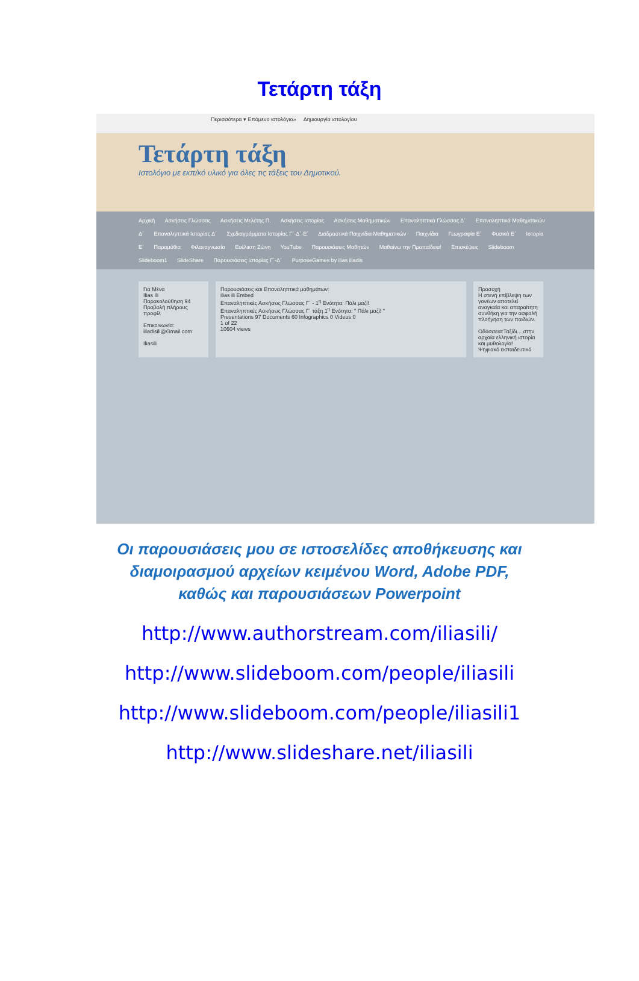Τετάρτη τάξη
Περισσότερα ▾ Επόμενο ιστολόγιο» Δημιουργία ιστολογίου
Τετάρτη τάξη
Ιστολόγιο με εκπ/κό υλικό για όλες τις τάξεις του Δημοτικού.
Αρχική Ασκήσεις Γλώσσας Ασκήσεις Μελέτης Π. Ασκήσεις Ιστορίας Ασκήσεις Μαθηματικών Επαναληπτικά Γλώσσας Δ΄ Επαναληπτικά Μαθηματικών Δ΄ Επαναληπτικά Ιστορίας Δ΄ Σχεδιαγράμματα Ιστορίας Γ΄-Δ΄-Ε΄ Διαδραστικά Παιχνίδια Μαθηματικών Παιχνίδια Γεωγραφία Ε΄ Φυσικά Ε΄ Ιστορία Ε΄ Παραμύθια Φιλαναγνωσία Ευέλικτη Ζώνη YouTube Παρουσιάσεις Μαθητών Μαθαίνω την Προπαίδεια! Επισκέψεις Slideboom Slideboom1 SlideShare Παρουσιάσεις Ιστορίας Γ΄-Δ΄ PurposeGames by ilias iliadis
Για Μένα
Ilias Ili
Παρακολούθηση 94
Προβολή πλήρους προφίλ
Επικοινωνία:
iliadisili@Gmail.com
Iliasili
Παρουσιάσεις και Επαναληπτικά μαθημάτων:
ilias ili Embed
Επαναληπτικές Ασκήσεις Γλώσσας Γ΄ - 1<sup>η</sup> Ενότητα: Πάλι μαζί!
Επαναληπτικές Ασκήσεις Γλώσσας Γ΄ τάξη 1<sup>η</sup> Ενότητα: " Πάλι μαζί! "
Presentations 97 Documents 60 Infographics 0 Videos 0
1 of 22
10604 views
Προσοχή
Η στενή επίβλεψη των γονέων αποτελεί αναγκαία και απαραίτητη συνθήκη για την ασφαλή πλοήγηση των παιδιών.
Οδύσσεια:Ταξίδι... στην αρχαία ελληνική ιστορία και μυθολογία!
Ψηφιακό εκπαιδευτικό
Οι παρουσιάσεις μου σε ιστοσελίδες αποθήκευσης και
διαμοιρασμού αρχείων κειμένου Word, Adobe PDF,
καθώς και παρουσιάσεων Powerpoint
http://www.authorstream.com/iliasili/
http://www.slideboom.com/people/iliasili
http://www.slideboom.com/people/iliasili1
http://www.slideshare.net/iliasili